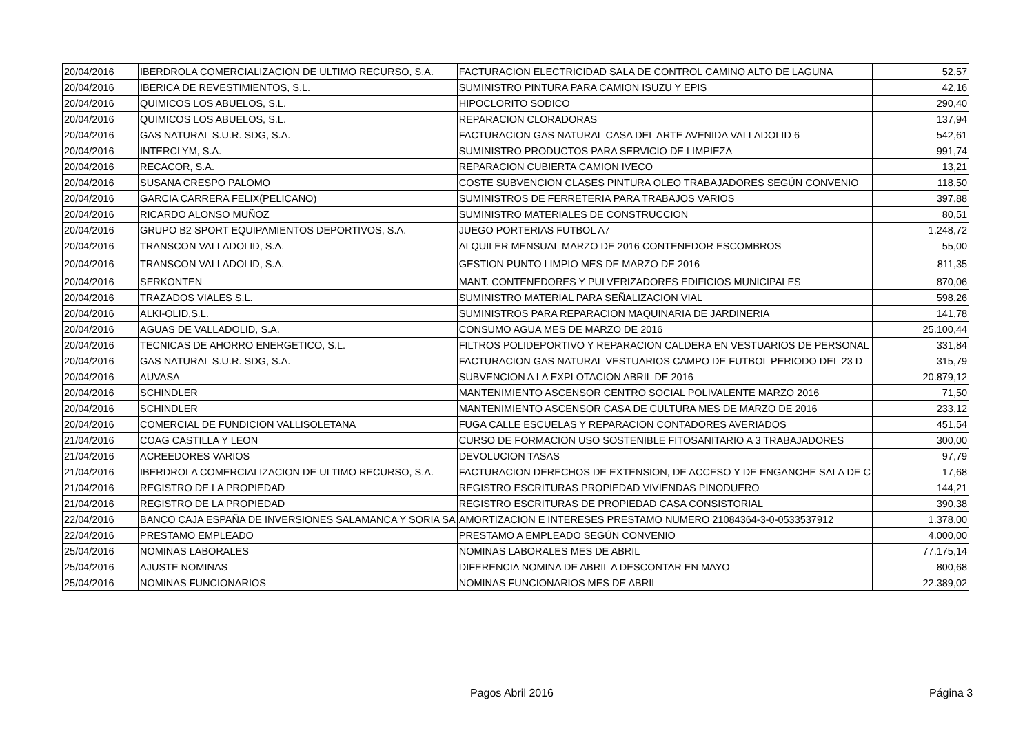| 20/04/2016 | IBERDROLA COMERCIALIZACION DE ULTIMO RECURSO, S.A. | FACTURACION ELECTRICIDAD SALA DE CONTROL CAMINO ALTO DE LAGUNA | 52,57 |
| 20/04/2016 | IBERICA DE REVESTIMIENTOS, S.L. | SUMINISTRO PINTURA PARA CAMION ISUZU Y EPIS | 42,16 |
| 20/04/2016 | QUIMICOS LOS ABUELOS, S.L. | HIPOCLORITO SODICO | 290,40 |
| 20/04/2016 | QUIMICOS LOS ABUELOS, S.L. | REPARACION CLORADORAS | 137,94 |
| 20/04/2016 | GAS NATURAL S.U.R. SDG, S.A. | FACTURACION GAS NATURAL CASA DEL ARTE AVENIDA VALLADOLID 6 | 542,61 |
| 20/04/2016 | INTERCLYM, S.A. | SUMINISTRO PRODUCTOS PARA SERVICIO DE LIMPIEZA | 991,74 |
| 20/04/2016 | RECACOR, S.A. | REPARACION CUBIERTA CAMION IVECO | 13,21 |
| 20/04/2016 | SUSANA CRESPO PALOMO | COSTE SUBVENCION CLASES PINTURA OLEO TRABAJADORES SEGÚN CONVENIO | 118,50 |
| 20/04/2016 | GARCIA CARRERA FELIX(PELICANO) | SUMINISTROS DE FERRETERIA PARA TRABAJOS VARIOS | 397,88 |
| 20/04/2016 | RICARDO ALONSO MUÑOZ | SUMINISTRO MATERIALES DE CONSTRUCCION | 80,51 |
| 20/04/2016 | GRUPO B2 SPORT EQUIPAMIENTOS DEPORTIVOS, S.A. | JUEGO PORTERIAS FUTBOL A7 | 1.248,72 |
| 20/04/2016 | TRANSCON VALLADOLID, S.A. | ALQUILER MENSUAL MARZO DE 2016 CONTENEDOR ESCOMBROS | 55,00 |
| 20/04/2016 | TRANSCON VALLADOLID, S.A. | GESTION PUNTO LIMPIO MES DE MARZO DE 2016 | 811,35 |
| 20/04/2016 | SERKONTEN | MANT. CONTENEDORES Y PULVERIZADORES EDIFICIOS MUNICIPALES | 870,06 |
| 20/04/2016 | TRAZADOS VIALES S.L. | SUMINISTRO MATERIAL PARA SEÑALIZACION VIAL | 598,26 |
| 20/04/2016 | ALKI-OLID,S.L. | SUMINISTROS PARA REPARACION MAQUINARIA DE JARDINERIA | 141,78 |
| 20/04/2016 | AGUAS DE VALLADOLID, S.A. | CONSUMO AGUA MES DE MARZO DE 2016 | 25.100,44 |
| 20/04/2016 | TECNICAS DE AHORRO ENERGETICO, S.L. | FILTROS POLIDEPORTIVO Y REPARACION CALDERA EN VESTUARIOS DE PERSONAL | 331,84 |
| 20/04/2016 | GAS NATURAL S.U.R. SDG, S.A. | FACTURACION GAS NATURAL VESTUARIOS CAMPO DE FUTBOL PERIODO DEL 23 D | 315,79 |
| 20/04/2016 | AUVASA | SUBVENCION A LA EXPLOTACION ABRIL DE 2016 | 20.879,12 |
| 20/04/2016 | SCHINDLER | MANTENIMIENTO ASCENSOR CENTRO SOCIAL POLIVALENTE MARZO 2016 | 71,50 |
| 20/04/2016 | SCHINDLER | MANTENIMIENTO ASCENSOR CASA DE CULTURA MES DE MARZO DE 2016 | 233,12 |
| 20/04/2016 | COMERCIAL DE FUNDICION VALLISOLETANA | FUGA CALLE ESCUELAS Y REPARACION CONTADORES AVERIADOS | 451,54 |
| 21/04/2016 | COAG CASTILLA Y LEON | CURSO DE FORMACION USO SOSTENIBLE FITOSANITARIO A 3 TRABAJADORES | 300,00 |
| 21/04/2016 | ACREEDORES VARIOS | DEVOLUCION TASAS | 97,79 |
| 21/04/2016 | IBERDROLA COMERCIALIZACION DE ULTIMO RECURSO, S.A. | FACTURACION DERECHOS DE EXTENSION, DE ACCESO Y DE ENGANCHE SALA DE C | 17,68 |
| 21/04/2016 | REGISTRO DE LA PROPIEDAD | REGISTRO ESCRITURAS PROPIEDAD VIVIENDAS PINODUERO | 144,21 |
| 21/04/2016 | REGISTRO DE LA PROPIEDAD | REGISTRO ESCRITURAS DE PROPIEDAD CASA CONSISTORIAL | 390,38 |
| 22/04/2016 | BANCO CAJA ESPAÑA DE INVERSIONES SALAMANCA Y SORIA SA | AMORTIZACION E INTERESES PRESTAMO NUMERO 21084364-3-0-0533537912 | 1.378,00 |
| 22/04/2016 | PRESTAMO EMPLEADO | PRESTAMO A EMPLEADO SEGÚN CONVENIO | 4.000,00 |
| 25/04/2016 | NOMINAS LABORALES | NOMINAS LABORALES MES DE ABRIL | 77.175,14 |
| 25/04/2016 | AJUSTE NOMINAS | DIFERENCIA NOMINA DE ABRIL A DESCONTAR EN MAYO | 800,68 |
| 25/04/2016 | NOMINAS FUNCIONARIOS | NOMINAS FUNCIONARIOS MES DE ABRIL | 22.389,02 |
Pagos Abril 2016 Página 3